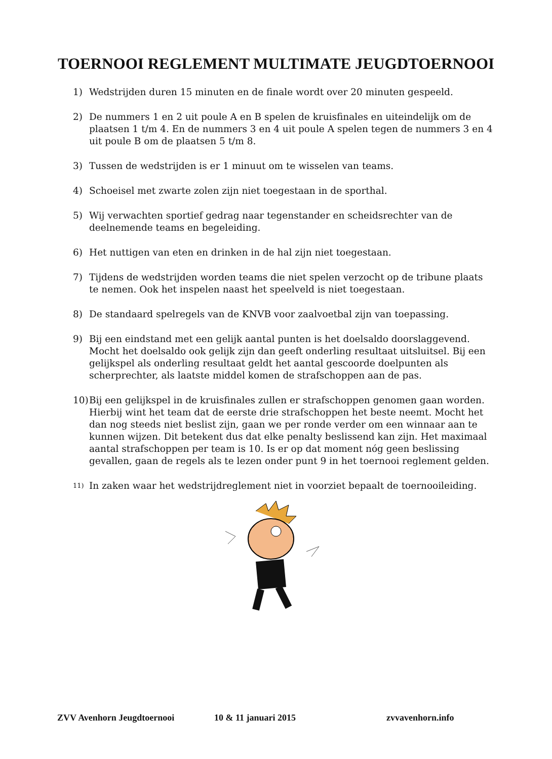TOERNOOI REGLEMENT MULTIMATE JEUGDTOERNOOI
1) Wedstrijden duren 15 minuten en de finale wordt over 20 minuten gespeeld.
2) De nummers 1 en 2 uit poule A en B spelen de kruisfinales en uiteindelijk om de plaatsen 1 t/m 4. En de nummers 3 en 4 uit poule A spelen tegen de nummers 3 en 4 uit poule B om de plaatsen 5 t/m 8.
3) Tussen de wedstrijden is er 1 minuut om te wisselen van teams.
4) Schoeisel met zwarte zolen zijn niet toegestaan in de sporthal.
5) Wij verwachten sportief gedrag naar tegenstander en scheidsrechter van de deelnemende teams en begeleiding.
6) Het nuttigen van eten en drinken in de hal zijn niet toegestaan.
7) Tijdens de wedstrijden worden teams die niet spelen verzocht op de tribune plaats te nemen. Ook het inspelen naast het speelveld is niet toegestaan.
8) De standaard spelregels van de KNVB voor zaalvoetbal zijn van toepassing.
9) Bij een eindstand met een gelijk aantal punten is het doelsaldo doorslaggevend. Mocht het doelsaldo ook gelijk zijn dan geeft onderling resultaat uitsluitsel. Bij een gelijkspel als onderling resultaat geldt het aantal gescoorde doelpunten als scherprechter, als laatste middel komen de strafschoppen aan de pas.
10) Bij een gelijkspel in de kruisfinales zullen er strafschoppen genomen gaan worden. Hierbij wint het team dat de eerste drie strafschoppen het beste neemt. Mocht het dan nog steeds niet beslist zijn, gaan we per ronde verder om een winnaar aan te kunnen wijzen. Dit betekent dus dat elke penalty beslissend kan zijn. Het maximaal aantal strafschoppen per team is 10. Is er op dat moment nóg geen beslissing gevallen, gaan de regels als te lezen onder punt 9 in het toernooi reglement gelden.
11) In zaken waar het wedstrijdreglement niet in voorziet bepaalt de toernooileiding.
ZVV Avenhorn Jeugdtoernooi 10 & 11 januari 2015 zvvavenhorn.info